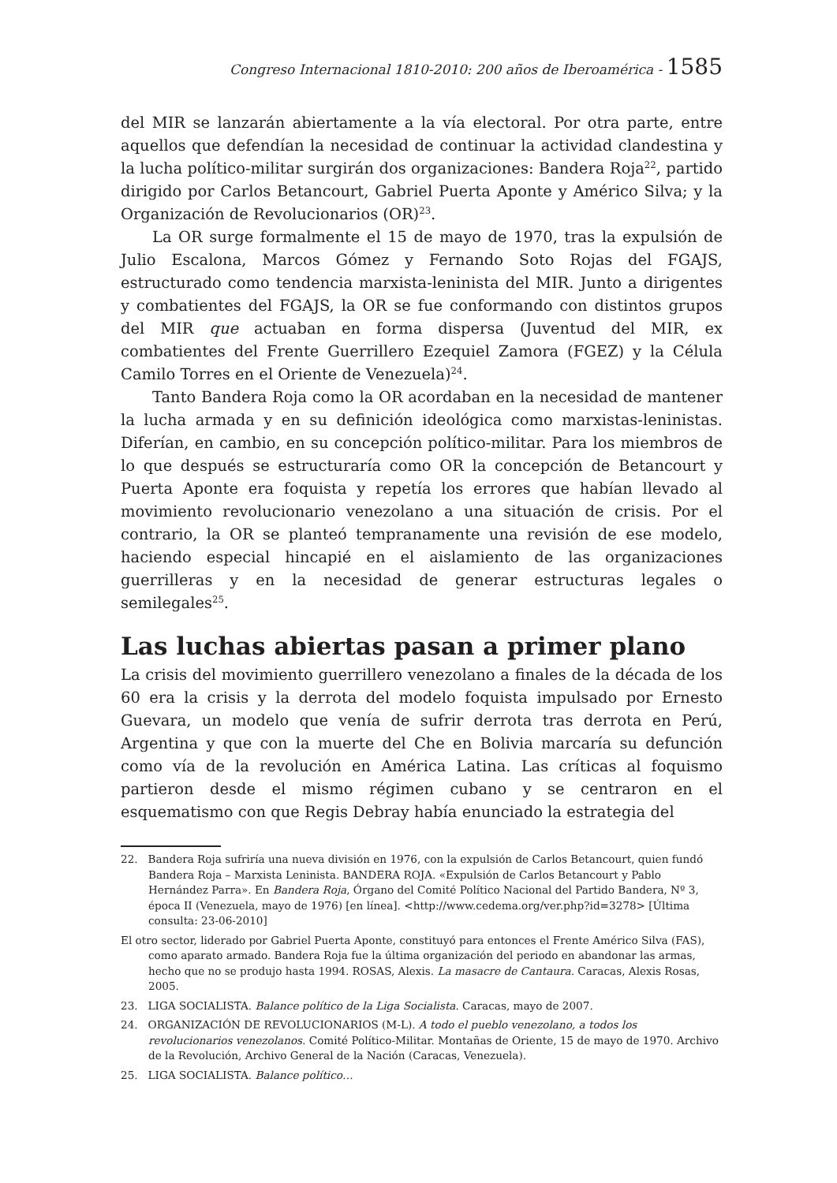Congreso Internacional 1810-2010: 200 años de Iberoamérica - 1585
del MIR se lanzarán abiertamente a la vía electoral. Por otra parte, entre aquellos que defendían la necesidad de continuar la actividad clandestina y la lucha político-militar surgirán dos organizaciones: Bandera Roja<sup>22</sup>, partido dirigido por Carlos Betancourt, Gabriel Puerta Aponte y Américo Silva; y la Organización de Revolucionarios (OR)<sup>23</sup>.
La OR surge formalmente el 15 de mayo de 1970, tras la expulsión de Julio Escalona, Marcos Gómez y Fernando Soto Rojas del FGAJS, estructurado como tendencia marxista-leninista del MIR. Junto a dirigentes y combatientes del FGAJS, la OR se fue conformando con distintos grupos del MIR que actuaban en forma dispersa (Juventud del MIR, ex combatientes del Frente Guerrillero Ezequiel Zamora (FGEZ) y la Célula Camilo Torres en el Oriente de Venezuela)<sup>24</sup>.
Tanto Bandera Roja como la OR acordaban en la necesidad de mantener la lucha armada y en su definición ideológica como marxistas-leninistas. Diferían, en cambio, en su concepción político-militar. Para los miembros de lo que después se estructuraría como OR la concepción de Betancourt y Puerta Aponte era foquista y repetía los errores que habían llevado al movimiento revolucionario venezolano a una situación de crisis. Por el contrario, la OR se planteó tempranamente una revisión de ese modelo, haciendo especial hincapié en el aislamiento de las organizaciones guerrilleras y en la necesidad de generar estructuras legales o semilegales<sup>25</sup>.
Las luchas abiertas pasan a primer plano
La crisis del movimiento guerrillero venezolano a finales de la década de los 60 era la crisis y la derrota del modelo foquista impulsado por Ernesto Guevara, un modelo que venía de sufrir derrota tras derrota en Perú, Argentina y que con la muerte del Che en Bolivia marcaría su defunción como vía de la revolución en América Latina. Las críticas al foquismo partieron desde el mismo régimen cubano y se centraron en el esquematismo con que Regis Debray había enunciado la estrategia del
22. Bandera Roja sufriría una nueva división en 1976, con la expulsión de Carlos Betancourt, quien fundó Bandera Roja – Marxista Leninista. BANDERA ROJA. «Expulsión de Carlos Betancourt y Pablo Hernández Parra». En Bandera Roja, Órgano del Comité Político Nacional del Partido Bandera, Nº 3, época II (Venezuela, mayo de 1976) [en línea]. <http://www.cedema.org/ver.php?id=3278> [Última consulta: 23-06-2010]
El otro sector, liderado por Gabriel Puerta Aponte, constituyó para entonces el Frente Américo Silva (FAS), como aparato armado. Bandera Roja fue la última organización del periodo en abandonar las armas, hecho que no se produjo hasta 1994. ROSAS, Alexis. La masacre de Cantaura. Caracas, Alexis Rosas, 2005.
23. LIGA SOCIALISTA. Balance político de la Liga Socialista. Caracas, mayo de 2007.
24. ORGANIZACIÓN DE REVOLUCIONARIOS (M-L). A todo el pueblo venezolano, a todos los revolucionarios venezolanos. Comité Político-Militar. Montañas de Oriente, 15 de mayo de 1970. Archivo de la Revolución, Archivo General de la Nación (Caracas, Venezuela).
25. LIGA SOCIALISTA. Balance político…